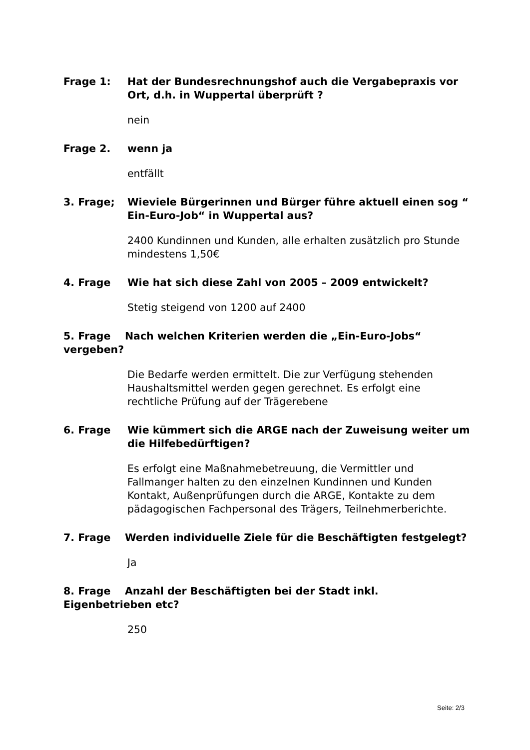Frage 1: Hat der Bundesrechnungshof auch die Vergabepraxis vor Ort, d.h. in Wuppertal überprüft ?
nein
Frage 2. wenn ja
entfällt
3. Frage; Wieviele Bürgerinnen und Bürger führe aktuell einen sog “ Ein-Euro-Job“ in Wuppertal aus?
2400 Kundinnen und Kunden, alle erhalten zusätzlich pro Stunde mindestens 1,50€
4. Frage Wie hat sich diese Zahl von 2005 – 2009 entwickelt?
Stetig steigend von 1200 auf 2400
5. Frage Nach welchen Kriterien werden die „Ein-Euro-Jobs“ vergeben?
Die Bedarfe werden ermittelt. Die zur Verfügung stehenden Haushaltsmittel werden gegen gerechnet. Es erfolgt eine rechtliche Prüfung auf der Trägerebene
6. Frage Wie kümmert sich die ARGE nach der Zuweisung weiter um die Hilfebedürftigen?
Es erfolgt eine Maßnahmebetreuung, die Vermittler und Fallmanger halten zu den einzelnen Kundinnen und Kunden Kontakt, Außenprüfungen durch die ARGE, Kontakte zu dem pädagogischen Fachpersonal des Trägers, Teilnehmerberichte.
7. Frage Werden individuelle Ziele für die Beschäftigten festgelegt?
Ja
8. Frage Anzahl der Beschäftigten bei der Stadt inkl. Eigenbetrieben etc?
250
Seite: 2/3